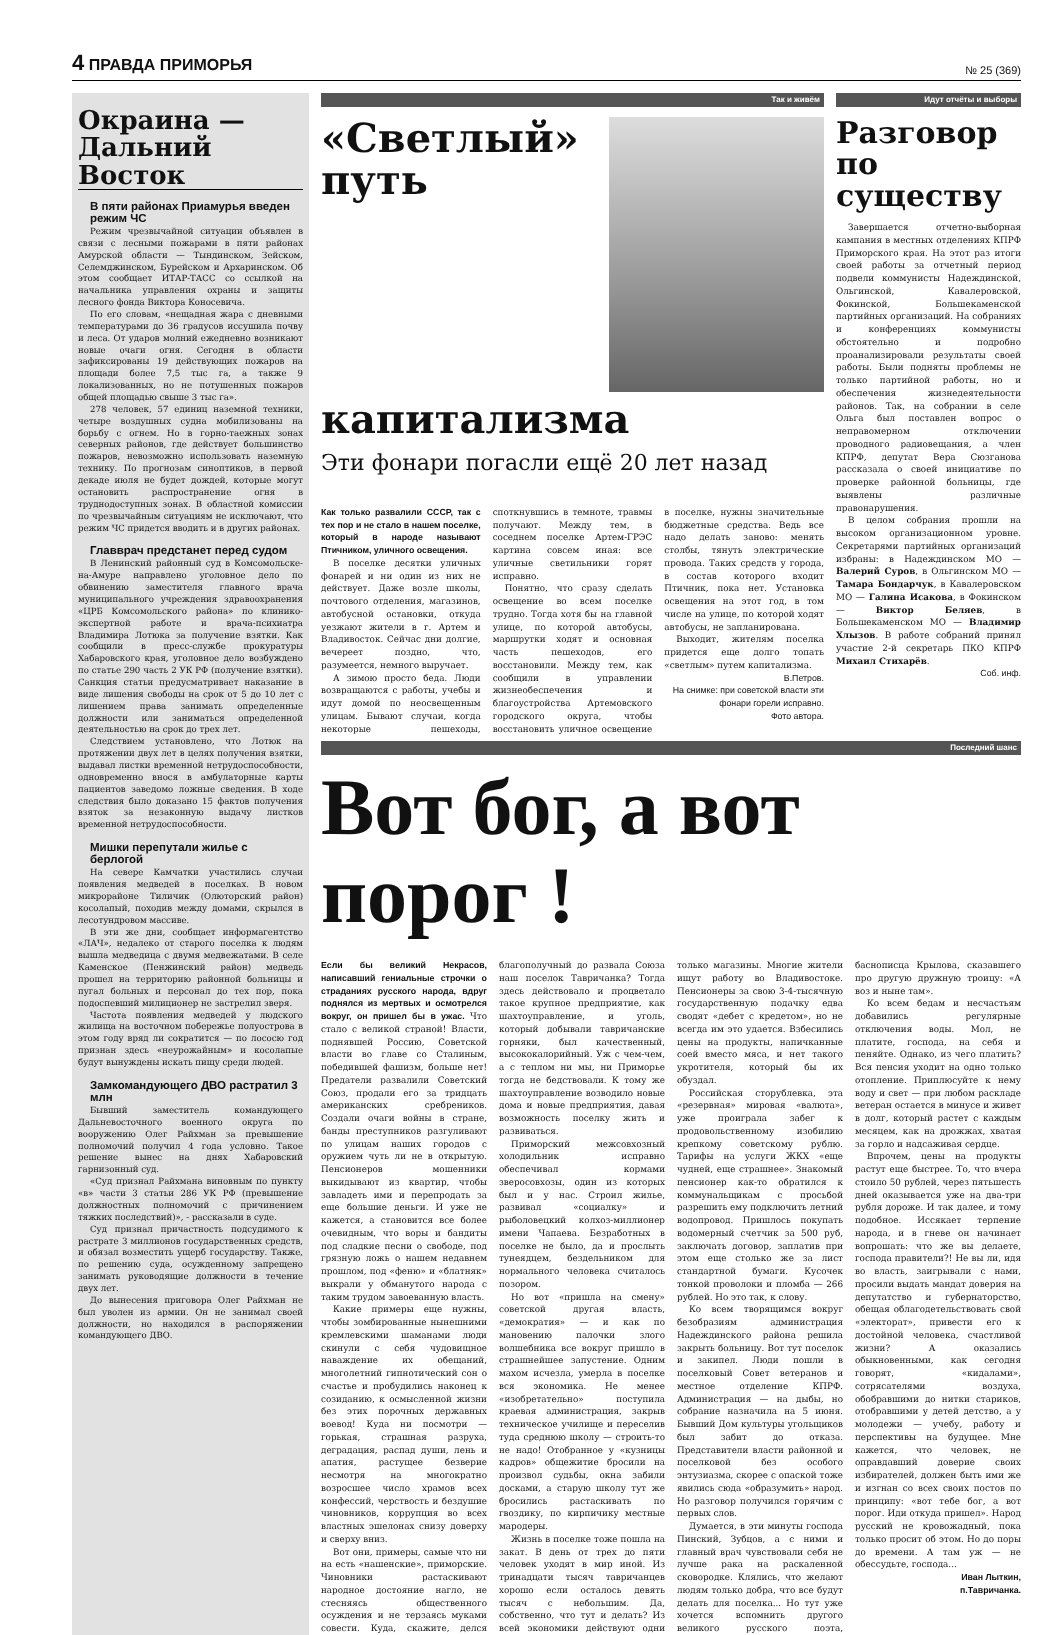4 ПРАВДА ПРИМОРЬЯ
№ 25 (369)
Окраина —
Дальний Восток
В пяти районах Приамурья введен режим ЧС
Режим чрезвычайной ситуации объявлен в связи с лесными пожарами в пяти районах Амурской области — Тындинском, Зейском, Селемджинском, Бурейском и Архаринском. Об этом сообщает ИТАР-ТАСС со ссылкой на начальника управления охраны и защиты лесного фонда Виктора Коносевича.
По его словам, «нещадная жара с дневными температурами до 36 градусов иссушила почву и леса. От ударов молний ежедневно возникают новые очаги огня. Сегодня в области зафиксированы 19 действующих пожаров на площади более 7,5 тыс га, а также 9 локализованных, но не потушенных пожаров общей площадью свыше 3 тыс га».
278 человек, 57 единиц наземной техники, четыре воздушных судна мобилизованы на борьбу с огнем. Но в горно-таежных зонах северных районов, где действует большинство пожаров, невозможно использовать наземную технику. По прогнозам синоптиков, в первой декаде июля не будет дождей, которые могут остановить распространение огня в труднодоступных зонах. В областной комиссии по чрезвычайным ситуациям не исключают, что режим ЧС придется вводить и в других районах.
Главврач предстанет перед судом
В Ленинский районный суд в Комсомольске-на-Амуре направлено уголовное дело по обвинению заместителя главного врача муниципального учреждения здравоохранения «ЦРБ Комсомольского района» по клинико-экспертной работе и врача-психиатра Владимира Лотюка за получение взятки. Как сообщили в пресс-службе прокуратуры Хабаровского края, уголовное дело возбуждено по статье 290 часть 2 УК РФ (получение взятки). Санкция статьи предусматривает наказание в виде лишения свободы на срок от 5 до 10 лет с лишением права занимать определенные должности или заниматься определенной деятельностью на срок до трех лет.
Следствием установлено, что Лотюк на протяжении двух лет в целях получения взятки, выдавал листки временной нетрудоспособности, одновременно внося в амбулаторные карты пациентов заведомо ложные сведения. В ходе следствия было доказано 15 фактов получения взяток за незаконную выдачу листков временной нетрудоспособности.
Мишки перепутали жилье с берлогой
На севере Камчатки участились случаи появления медведей в поселках. В новом микрорайоне Тиличик (Олюторский район) косолапый, походив между домами, скрылся в лесотундровом массиве.
В эти же дни, сообщает информагентство «ЛАЧ», недалеко от старого поселка к людям вышла медведица с двумя медвежатами. В селе Каменское (Пенжинский район) медведь прошел на территорию районной больницы и пугал больных и персонал до тех пор, пока подоспевший милиционер не застрелил зверя.
Частота появления медведей у людского жилища на восточном побережье полуострова в этом году вряд ли сократится — по лососю год признан здесь «неурожайным» и косолапые будут вынуждены искать пищу среди людей.
Замкомандующего ДВО растратил 3 млн
Бывший заместитель командующего Дальневосточного военного округа по вооружению Олег Райхман за превышение полномочий получил 4 года условно. Такое решение вынес на днях Хабаровский гарнизонный суд.
«Суд признал Райхмана виновным по пункту «в» части 3 статьи 286 УК РФ (превышение должностных полномочий с причинением тяжких последствий)», - рассказали в суде.
Суд признал причастность подсудимого к растрате 3 миллионов государственных средств, и обязал возместить ущерб государству. Также, по решению суда, осужденному запрещено занимать руководящие должности в течение двух лет.
До вынесения приговора Олег Райхман не был уволен из армии. Он не занимал своей должности, но находился в распоряжении командующего ДВО.
Так и живём
«Светлый» путь капитализма
Эти фонари погасли ещё 20 лет назад
Как только развалили СССР, так с тех пор и не стало в нашем поселке, который в народе называют Птичником, уличного освещения.
В поселке десятки уличных фонарей и ни один из них не действует. Даже возле школы, почтового отделения, магазинов, автобусной остановки, откуда уезжают жители в г. Артем и Владивосток. Сейчас дни долгие, вечереет поздно, что, разумеется, немного выручает.
А зимою просто беда. Люди возвращаются с работы, учебы и идут домой по неосвещенным улицам. Бывают случаи, когда некоторые пешеходы, споткнувшись в темноте, травмы получают. Между тем, в соседнем поселке Артем-ГРЭС картина совсем иная: все уличные светильники горят исправно.
Понятно, что сразу сделать освещение во всем поселке трудно. Тогда хотя бы на главной улице, по которой автобусы, маршрутки ходят и основная часть пешеходов, его восстановили. Между тем, как сообщили в управлении жизнеобеспечения и благоустройства Артемовского городского округа, чтобы восстановить уличное освещение в поселке, нужны значительные бюджетные средства. Ведь все надо делать заново: менять столбы, тянуть электрические провода. Таких средств у города, в состав которого входит Птичник, пока нет. Установка освещения на этот год, в том числе на улице, по которой ходят автобусы, не запланирована.
Выходит, жителям поселка придется еще долго топать «светлым» путем капитализма.
В.Петров.
На снимке: при советской власти эти фонари горели исправно.
Фото автора.
Идут отчёты и выборы
Разговор по существу
Завершается отчетно-выборная кампания в местных отделениях КПРФ Приморского края. На этот раз итоги своей работы за отчетный период подвели коммунисты Надеждинской, Ольгинской, Кавалеровской, Фокинской, Большекаменской партийных организаций. На собраниях и конференциях коммунисты обстоятельно и подробно проанализировали результаты своей работы. Были подняты проблемы не только партийной работы, но и обеспечения жизнедеятельности районов. Так, на собрании в селе Ольга был поставлен вопрос о неправомерном отключении проводного радиовещания, а член КПРФ, депутат Вера Сюзганова рассказала о своей инициативе по проверке районной больницы, где выявлены различные правонарушения.
В целом собрания прошли на высоком организационном уровне. Секретарями партийных организаций избраны: в Надеждинском МО — Валерий Суров, в Ольгинском МО — Тамара Бондарчук, в Кавалеровском МО — Галина Исакова, в Фокинском — Виктор Беляев, в Большекаменском МО — Владимир Хлызов. В работе собраний принял участие 2-й секретарь ПКО КПРФ Михаил Стихарёв.
Соб. инф.
Последний шанс
Вот бог, а вот порог !
Если бы великий Некрасов, написавший гениальные строчки о страданиях русского народа, вдруг поднялся из мертвых и осмотрелся вокруг, он пришел бы в ужас. Что стало с великой страной! Власти, поднявшей Россию, Советской власти во главе со Сталиным, победившей фашизм, больше нет! Предатели развалили Советский Союз, продали его за тридцать американских сребреников. Создали очаги войны в стране, банды преступников разгуливают по улицам наших городов с оружием чуть ли не в открытую. Пенсионеров мошенники выкидывают из квартир, чтобы завладеть ими и перепродать за еще большие деньги. И уже не кажется, а становится все более очевидным, что воры и бандиты под сладкие песни о свободе, под грязную ложь о нашем недавнем прошлом, под «феню» и «блатняк» выкрали у обманутого народа с таким трудом завоеванную власть.
Какие примеры еще нужны, чтобы зомбированные нынешними кремлевскими шаманами люди скинули с себя чудовищное наваждение их обещаний, многолетний гипнотический сон о счастье и пробудились наконец к созиданию, к осмысленной жизни без этих порочных державных воевод! Куда ни посмотри — горькая, страшная разруха, деградация, распад души, лень и апатия, растущее безверие несмотря на многократно возросшее число храмов всех конфессий, черствость и бездушие чиновников, коррупция во всех властных эшелонах снизу доверху и сверху вниз.
Вот они, примеры, самые что ни на есть «нашенские», приморские. Чиновники растаскивают народное достояние нагло, не стесняясь общественного осуждения и не терзаясь муками совести. Куда, скажите, делся благополучный до развала Союза наш поселок Тавричанка? Тогда здесь действовало и процветало такое крупное предприятие, как шахтоуправление, и уголь, который добывали тавричанские горняки, был качественный, высококалорийный. Уж с чем-чем, а с теплом ни мы, ни Приморье тогда не бедствовали. К тому же шахтоуправление возводило новые дома и новые предприятия, давая возможность поселку жить и развиваться.
Приморский межсовхозный холодильник исправно обеспечивал кормами зверосовхозы, один из которых был и у нас. Строил жилье, развивал «социалку» и рыболовецкий колхоз-миллионер имени Чапаева. Безработных в поселке не было, да и прослыть тунеядцем, бездельником для нормального человека считалось позором.
Но вот «пришла на смену» советской другая власть, «демократия» — и как по мановению палочки злого волшебника все вокруг пришло в страшнейшее запустение. Одним махом исчезла, умерла в поселке вся экономика. Не менее «изобретательно» поступила краевая администрация, закрыв техническое училище и переселив туда среднюю школу — строить-то не надо! Отобранное у «кузницы кадров» общежитие бросили на произвол судьбы, окна забили досками, а старую школу тут же бросились растаскивать по гвоздику, по кирпичику местные мародеры.
Жизнь в поселке тоже пошла на закат. В день от трех до пяти человек уходят в мир иной. Из тринадцати тысяч тавричанцев хорошо если осталось девять тысяч с небольшим. Да, собственно, что тут и делать? Из всей экономики действуют одни только магазины. Многие жители ищут работу во Владивостоке. Пенсионеры за свою 3-4-тысячную государственную подачку едва сводят «дебет с кредетом», но не всегда им это удается. Взбесились цены на продукты, напичканные соей вместо мяса, и нет такого укротителя, который бы их обуздал.
Российская сторублевка, эта «резервная» мировая «валюта», уже проиграла забег к продовольственному изобилию крепкому советскому рублю. Тарифы на услуги ЖКХ «еще чудней, еще страшнее». Знакомый пенсионер как-то обратился к коммунальщикам с просьбой разрешить ему подключить летний водопровод. Пришлось покупать водомерный счетчик за 500 руб, заключать договор, заплатив при этом еще столько же за лист стандартной бумаги. Кусочек тонкой проволоки и пломба — 266 рублей. Но это так, к слову.
Ко всем творящимся вокруг безобразиям администрация Надеждинского района решила закрыть больницу. Вот тут поселок и закипел. Люди пошли в поселковый Совет ветеранов и местное отделение КПРФ. Администрация — на дыбы, но собрание назначила на 5 июня. Бывший Дом культуры угольщиков был забит до отказа. Представители власти районной и поселковой без особого энтузиазма, скорее с опаской тоже явились сюда «образумить» народ. Но разговор получился горячим с первых слов.
Думается, в эти минуты господа Пинский, Зубцов, а с ними и главный врач чувствовали себя не лучше рака на раскаленной сковородке. Клялись, что желают людям только добра, что все будут делать для поселка... Но тут уже хочется вспомнить другого великого русского поэта, баснописца Крылова, сказавшего про другую дружную троицу: «А воз и ныне там».
Ко всем бедам и несчастьям добавились регулярные отключения воды. Мол, не платите, господа, на себя и пеняйте. Однако, из чего платить? Вся пенсия уходит на одно только отопление. Приплюсуйте к нему воду и свет — при любом раскладе ветеран остается в минусе и живет в долг, который растет с каждым месяцем, как на дрожжах, хватая за горло и надсаживая сердце.
Впрочем, цены на продукты растут еще быстрее. То, что вчера стоило 50 рублей, через пятьшесть дней оказывается уже на два-три рубля дороже. И так далее, и тому подобное. Иссякает терпение народа, и в гневе он начинает вопрошать: что же вы делаете, господа правители?! Не вы ли, идя во власть, заигрывали с нами, просили выдать мандат доверия на депутатство и губернаторство, обещая облагодетельствовать свой «электорат», привести его к достойной человека, счастливой жизни? А оказались обыкновенными, как сегодня говорят, «кидалами», сотрясателями воздуха, обобравшими до нитки стариков, отобравшими у детей детство, а у молодежи — учебу, работу и перспективы на будущее. Мне кажется, что человек, не оправдавший доверие своих избирателей, должен быть ими же и изгнан со всех своих постов по принципу: «вот тебе бог, а вот порог. Иди откуда пришел». Народ русский не кровожадный, пока только просит об этом. Но до поры до времени. А там уж — не обессудьте, господа...
Иван Лыткин,
п.Тавричанка.